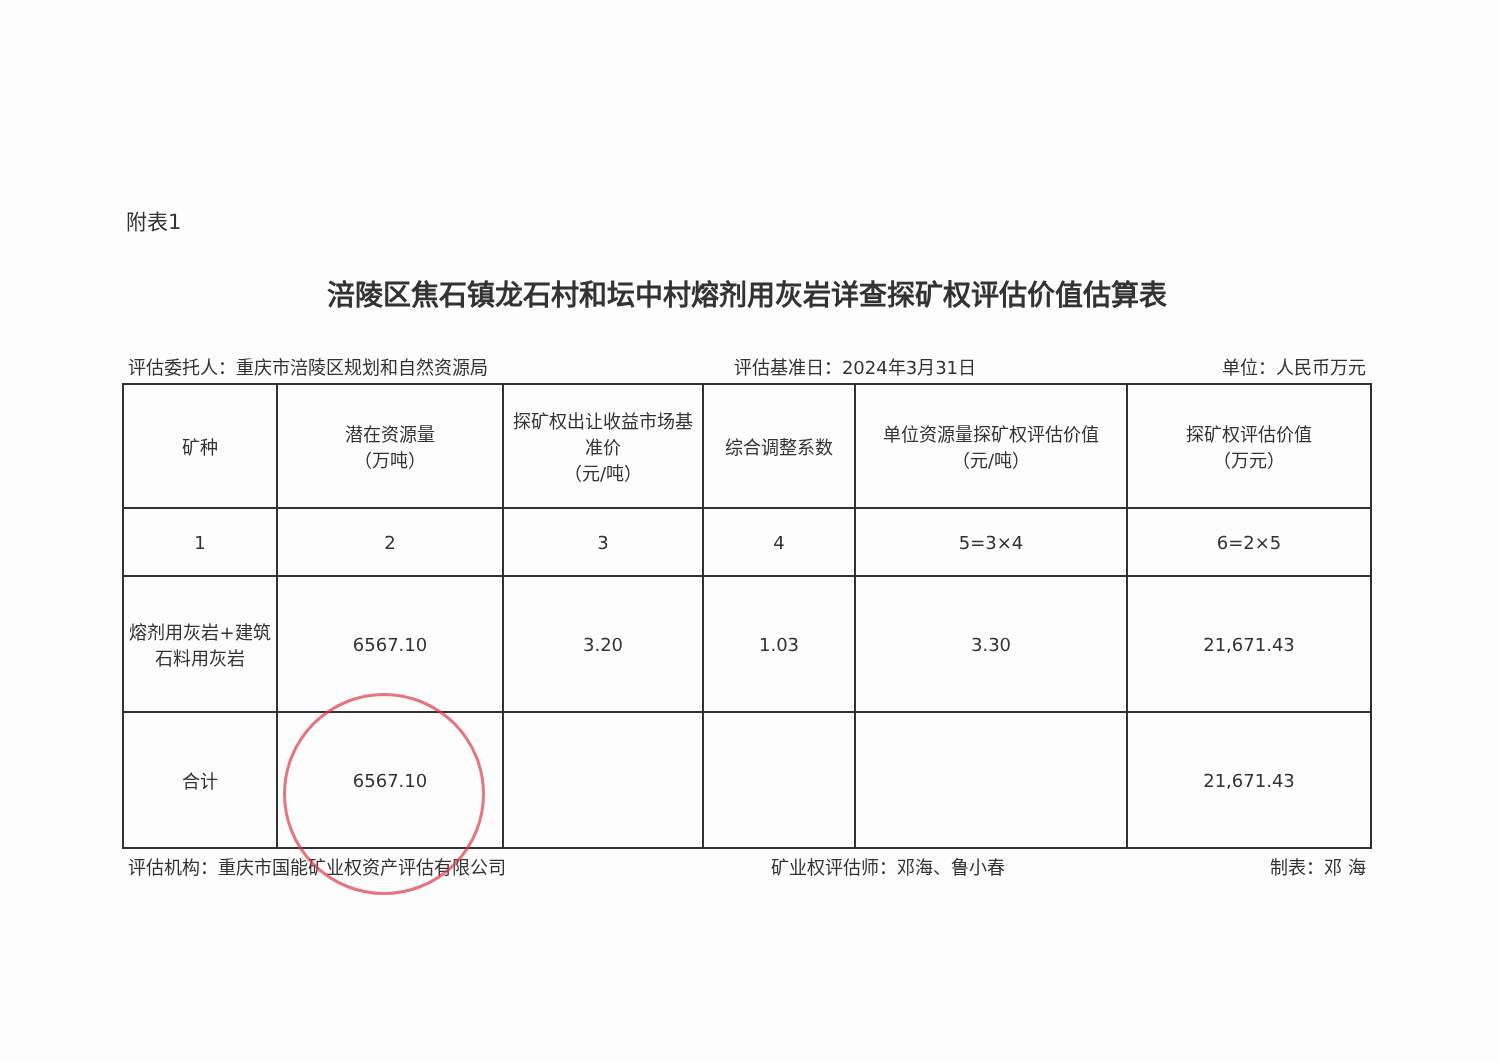附表1
涪陵区焦石镇龙石村和坛中村熔剂用灰岩详查探矿权评估价值估算表
评估委托人：重庆市涪陵区规划和自然资源局 评估基准日：2024年3月31日 单位：人民币万元
| 矿种 | 潜在资源量 （万吨） | 探矿权出让收益市场基准价 （元/吨） | 综合调整系数 | 单位资源量探矿权评估价值 （元/吨） | 探矿权评估价值 （万元） |
| --- | --- | --- | --- | --- | --- |
| 1 | 2 | 3 | 4 | 5=3×4 | 6=2×5 |
| 熔剂用灰岩+建筑石料用灰岩 | 6567.10 | 3.20 | 1.03 | 3.30 | 21,671.43 |
| 合计 | 6567.10 | | | | 21,671.43 |
评估机构：重庆市国能矿业权资产评估有限公司 矿业权评估师：邓海、鲁小春 制表：邓 海